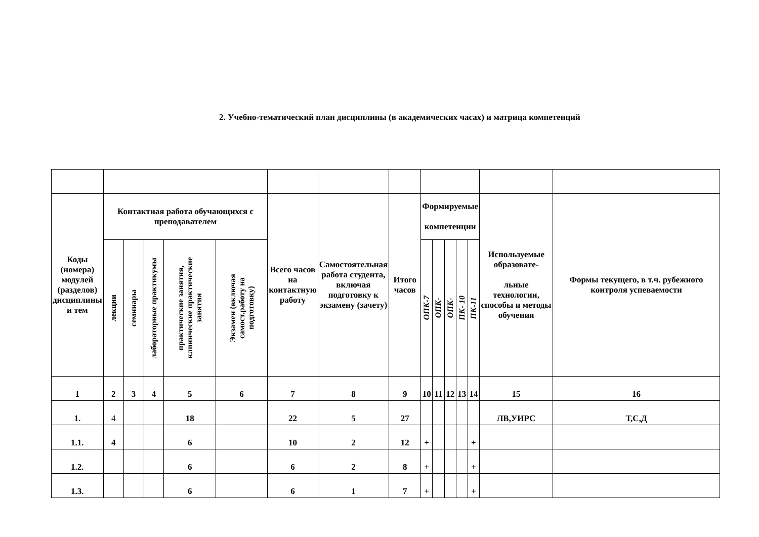2. Учебно-тематический план дисциплины (в академических часах) и матрица компетенций
| Коды (номера) модулей (разделов) дисциплины и тем | Контактная работа обучающихся с преподавателем | | | | | Всего часов на контактную работу | Самостоятельная работа студента, включая подготовку к экзамену (зачету) | Итого часов | Формируемые компетенции | | | | | Используемые образовате- льные технологии, способы и методы обучения | Формы текущего, в т.ч. рубежного контроля успеваемости |
| --- | --- | --- | --- | --- | --- | --- | --- | --- | --- | --- | --- | --- | --- | --- | --- |
| | лекции | семинары | лабораторные практикумы | практические занятия, клинические практические занятия | Экзамен (включая самост.работу на подготовку) | | | | ОПК-7 | ОПК- | ОПК- | ПК- 10 | ПК-11 | | |
| 1 | 2 | 3 | 4 | 5 | 6 | 7 | 8 | 9 | 10 | 11 | 12 | 13 | 14 | 15 | 16 |
| 1. | 4 | | | 18 | | 22 | 5 | 27 | | | | | | ЛВ,УИРС | Т,С,Д |
| 1.1. | 4 | | | 6 | | 10 | 2 | 12 | + | | | | + | | |
| 1.2. | | | | 6 | | 6 | 2 | 8 | + | | | | + | | |
| 1.3. | | | | 6 | | 6 | 1 | 7 | + | | | | + | | |